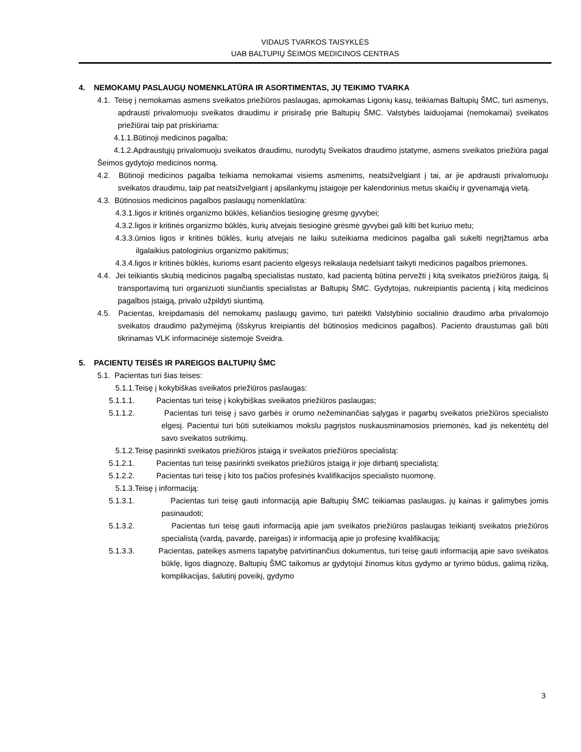VIDAUS TVARKOS TAISYKLĖS
UAB BALTUPIŲ ŠEIMOS MEDICINOS CENTRAS
4. NEMOKAMŲ PASLAUGŲ NOMENKLATŪRA IR ASORTIMENTAS, JŲ TEIKIMO TVARKA
4.1. Teisę į nemokamas asmens sveikatos priežiūros paslaugas, apmokamas Ligonių kasų, teikiamas Baltupių ŠMC, turi asmenys, apdrausti privalomuoju sveikatos draudimu ir prisirašę prie Baltupių ŠMC. Valstybės laiduojamai (nemokamai) sveikatos priežiūrai taip pat priskiriama:
4.1.1.Būtinoji medicinos pagalba;
4.1.2.Apdraustųjų privalomuoju sveikatos draudimu, nurodytų Sveikatos draudimo įstatyme, asmens sveikatos priežiūra pagal Šeimos gydytojo medicinos normą.
4.2. Būtinoji medicinos pagalba teikiama nemokamai visiems asmenims, neatsižvelgiant į tai, ar jie apdrausti privalomuoju sveikatos draudimu, taip pat neatsižvelgiant į apsilankymų įstaigoje per kalendorinius metus skaičių ir gyvenamąją vietą.
4.3. Būtinosios medicinos pagalbos paslaugų nomenklatūra:
4.3.1.ligos ir kritinės organizmo būklės, keliančios tiesioginę grėsmę gyvybei;
4.3.2.ligos ir kritinės organizmo būklės, kurių atvejais tiesioginė grėsmė gyvybei gali kilti bet kuriuo metu;
4.3.3.ūmios ligos ir kritinės būklės, kurių atvejais ne laiku suteikiama medicinos pagalba gali sukelti negrįžtamus arba ilgalaikius patologinius organizmo pakitimus;
4.3.4.ligos ir kritinės būklės, kurioms esant paciento elgesys reikalauja nedelsiant taikyti medicinos pagalbos priemones.
4.4. Jei teikiantis skubią medicinos pagalbą specialistas nustato, kad pacientą būtina pervežti į kitą sveikatos priežiūros įtaigą, šį transportavimą turi organizuoti siunčiantis specialistas ar Baltupių ŠMC. Gydytojas, nukreipiantis pacientą į kitą medicinos pagalbos įstaigą, privalo užpildyti siuntimą.
4.5. Pacientas, kreipdamasis dėl nemokamų paslaugų gavimo, turi pateikti Valstybinio socialinio draudimo arba privalomojo sveikatos draudimo pažymėjimą (išskyrus kreipiantis dėl būtinosios medicinos pagalbos). Paciento draustumas gali būti tikrinamas VLK informacinėje sistemoje Sveidra.
5. PACIENTŲ TEISĖS IR PAREIGOS BALTUPIŲ ŠMC
5.1. Pacientas turi šias teises:
5.1.1.Teisę į kokybiškas sveikatos priežiūros paslaugas:
5.1.1.1. Pacientas turi teisę į kokybiškas sveikatos priežiūros paslaugas;
5.1.1.2. Pacientas turi teisę į savo garbės ir orumo nežeminančias sąlygas ir pagarbų sveikatos priežiūros specialisto elgesį. Pacientui turi būti suteikiamos mokslu pagrįstos nuskausminamosios priemonės, kad jis nekentėtų dėl savo sveikatos sutrikimų.
5.1.2.Teisę pasirinkti sveikatos priežiūros įstaigą ir sveikatos priežiūros specialistą:
5.1.2.1. Pacientas turi teisę pasirinkti sveikatos priežiūros įstaigą ir joje dirbantį specialistą;
5.1.2.2. Pacientas turi teisę į kito tos pačios profesinės kvalifikacijos specialisto nuomonę.
5.1.3.Teisę į informaciją:
5.1.3.1. Pacientas turi teisę gauti informaciją apie Baltupių ŠMC teikiamas paslaugas, jų kainas ir galimybes jomis pasinaudoti;
5.1.3.2. Pacientas turi teisę gauti informaciją apie jam sveikatos priežiūros paslaugas teikiantį sveikatos priežiūros specialistą (vardą, pavardę, pareigas) ir informaciją apie jo profesinę kvalifikaciją;
5.1.3.3. Pacientas, pateikęs asmens tapatybę patvirtinančius dokumentus, turi teisę gauti informaciją apie savo sveikatos būklę, ligos diagnozę, Baltupių ŠMC taikomus ar gydytojui žinomus kitus gydymo ar tyrimo būdus, galimą riziką, komplikacijas, šalutinį poveikį, gydymo
3